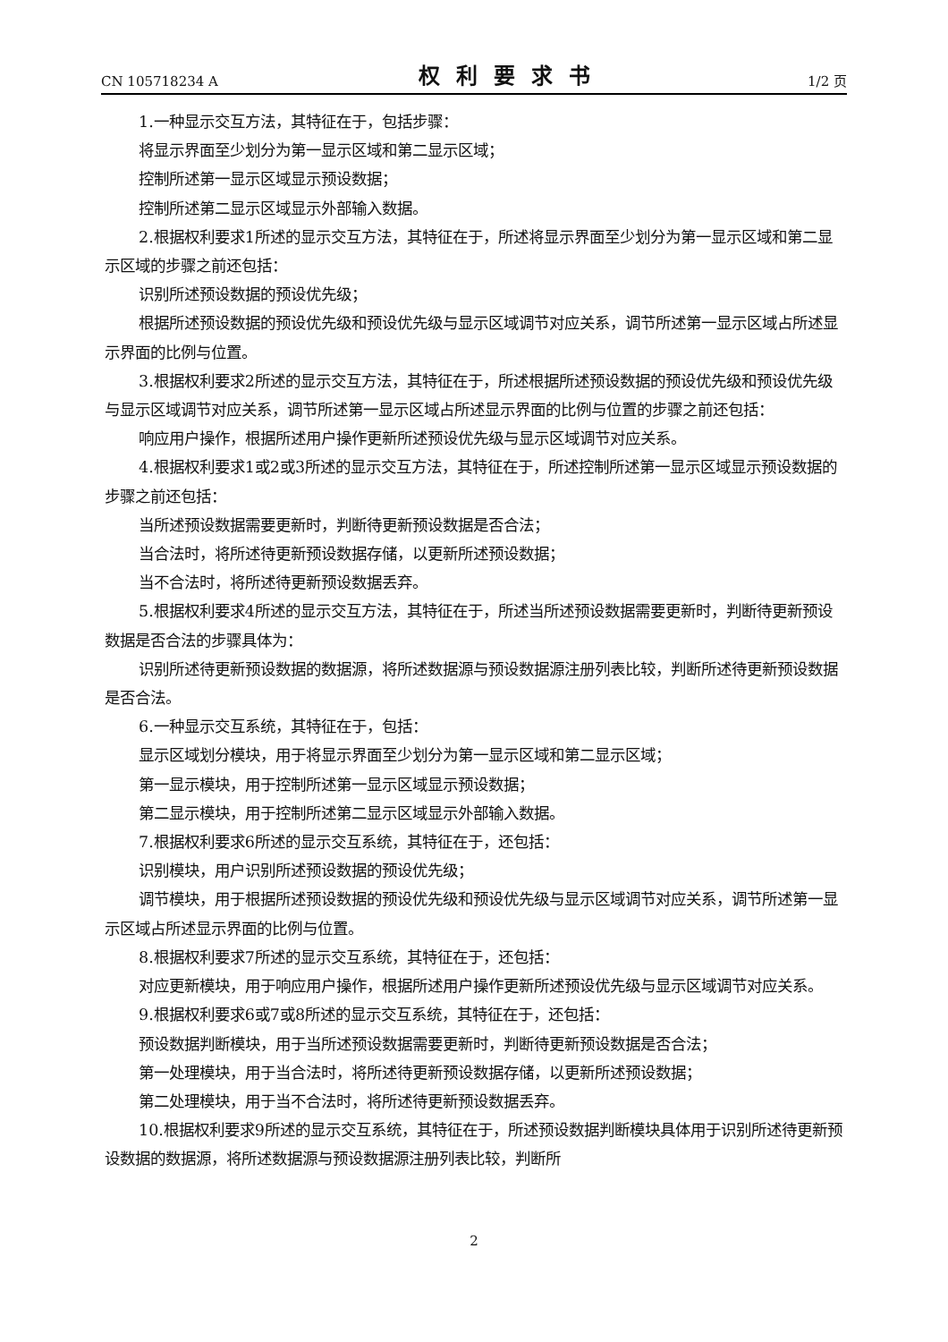CN 105718234 A 权利要求书 1/2 页
1.一种显示交互方法，其特征在于，包括步骤：
将显示界面至少划分为第一显示区域和第二显示区域；
控制所述第一显示区域显示预设数据；
控制所述第二显示区域显示外部输入数据。
2.根据权利要求1所述的显示交互方法，其特征在于，所述将显示界面至少划分为第一显示区域和第二显示区域的步骤之前还包括：
识别所述预设数据的预设优先级；
根据所述预设数据的预设优先级和预设优先级与显示区域调节对应关系，调节所述第一显示区域占所述显示界面的比例与位置。
3.根据权利要求2所述的显示交互方法，其特征在于，所述根据所述预设数据的预设优先级和预设优先级与显示区域调节对应关系，调节所述第一显示区域占所述显示界面的比例与位置的步骤之前还包括：
响应用户操作，根据所述用户操作更新所述预设优先级与显示区域调节对应关系。
4.根据权利要求1或2或3所述的显示交互方法，其特征在于，所述控制所述第一显示区域显示预设数据的步骤之前还包括：
当所述预设数据需要更新时，判断待更新预设数据是否合法；
当合法时，将所述待更新预设数据存储，以更新所述预设数据；
当不合法时，将所述待更新预设数据丢弃。
5.根据权利要求4所述的显示交互方法，其特征在于，所述当所述预设数据需要更新时，判断待更新预设数据是否合法的步骤具体为：
识别所述待更新预设数据的数据源，将所述数据源与预设数据源注册列表比较，判断所述待更新预设数据是否合法。
6.一种显示交互系统，其特征在于，包括：
显示区域划分模块，用于将显示界面至少划分为第一显示区域和第二显示区域；
第一显示模块，用于控制所述第一显示区域显示预设数据；
第二显示模块，用于控制所述第二显示区域显示外部输入数据。
7.根据权利要求6所述的显示交互系统，其特征在于，还包括：
识别模块，用户识别所述预设数据的预设优先级；
调节模块，用于根据所述预设数据的预设优先级和预设优先级与显示区域调节对应关系，调节所述第一显示区域占所述显示界面的比例与位置。
8.根据权利要求7所述的显示交互系统，其特征在于，还包括：
对应更新模块，用于响应用户操作，根据所述用户操作更新所述预设优先级与显示区域调节对应关系。
9.根据权利要求6或7或8所述的显示交互系统，其特征在于，还包括：
预设数据判断模块，用于当所述预设数据需要更新时，判断待更新预设数据是否合法；
第一处理模块，用于当合法时，将所述待更新预设数据存储，以更新所述预设数据；
第二处理模块，用于当不合法时，将所述待更新预设数据丢弃。
10.根据权利要求9所述的显示交互系统，其特征在于，所述预设数据判断模块具体用于识别所述待更新预设数据的数据源，将所述数据源与预设数据源注册列表比较，判断所
2